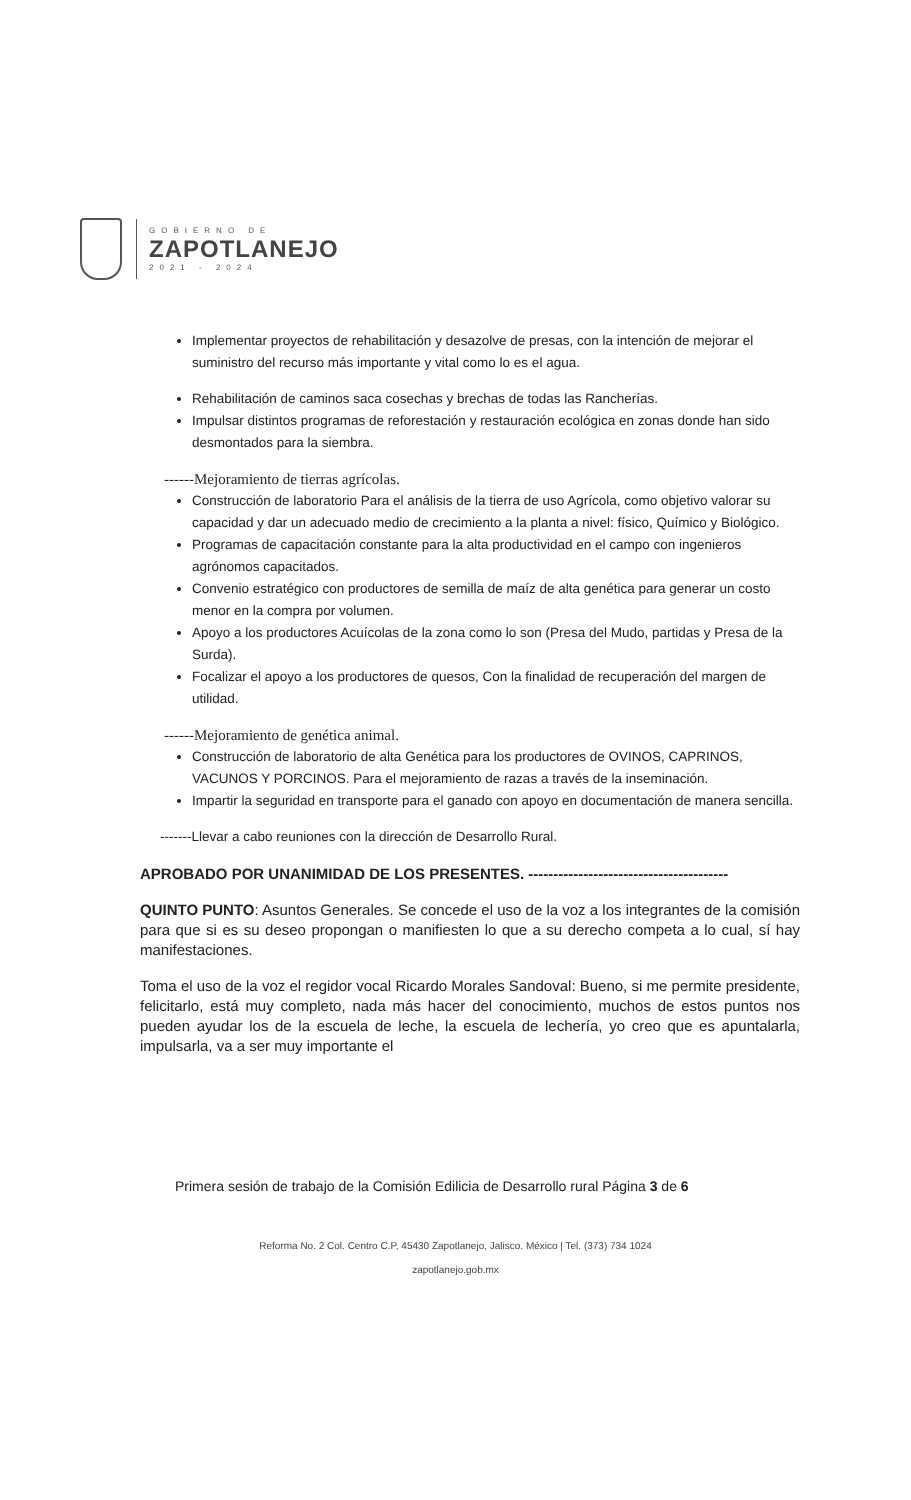GOBIERNO DE
ZAPOTLANEJO
2021 - 2024
Implementar proyectos de rehabilitación y desazolve de presas, con la intención de mejorar el suministro del recurso más importante y vital como lo es el agua.
Rehabilitación de caminos saca cosechas y brechas de todas las Rancherías.
Impulsar distintos programas de reforestación y restauración ecológica en zonas donde han sido desmontados para la siembra.
------Mejoramiento de tierras agrícolas.
Construcción de laboratorio Para el análisis de la tierra de uso Agrícola, como objetivo valorar su capacidad y dar un adecuado medio de crecimiento a la planta a nivel: físico, Químico y Biológico.
Programas de capacitación constante para la alta productividad en el campo con ingenieros agrónomos capacitados.
Convenio estratégico con productores de semilla de maíz de alta genética para generar un costo menor en la compra por volumen.
Apoyo a los productores Acuícolas de la zona como lo son (Presa del Mudo, partidas y Presa de la Surda).
Focalizar el apoyo a los productores de quesos, Con la finalidad de recuperación del margen de utilidad.
------Mejoramiento de genética animal.
Construcción de laboratorio de alta Genética para los productores de OVINOS, CAPRINOS, VACUNOS Y PORCINOS. Para el mejoramiento de razas a través de la inseminación.
Impartir la seguridad en transporte para el ganado con apoyo en documentación de manera sencilla.
-------Llevar a cabo reuniones con la dirección de Desarrollo Rural.
APROBADO POR UNANIMIDAD DE LOS PRESENTES. ----------------------------------------
QUINTO PUNTO: Asuntos Generales. Se concede el uso de la voz a los integrantes de la comisión para que si es su deseo propongan o manifiesten lo que a su derecho competa a lo cual, sí hay manifestaciones.
Toma el uso de la voz el regidor vocal Ricardo Morales Sandoval: Bueno, si me permite presidente, felicitarlo, está muy completo, nada más hacer del conocimiento, muchos de estos puntos nos pueden ayudar los de la escuela de leche, la escuela de lechería, yo creo que es apuntalarla, impulsarla, va a ser muy importante el
Primera sesión de trabajo de la Comisión Edilicia de Desarrollo rural Página 3 de 6
Reforma No. 2 Col. Centro C.P, 45430 Zapotlanejo, Jalisco. México | Tel. (373) 734 1024
zapotlanejo.gob.mx